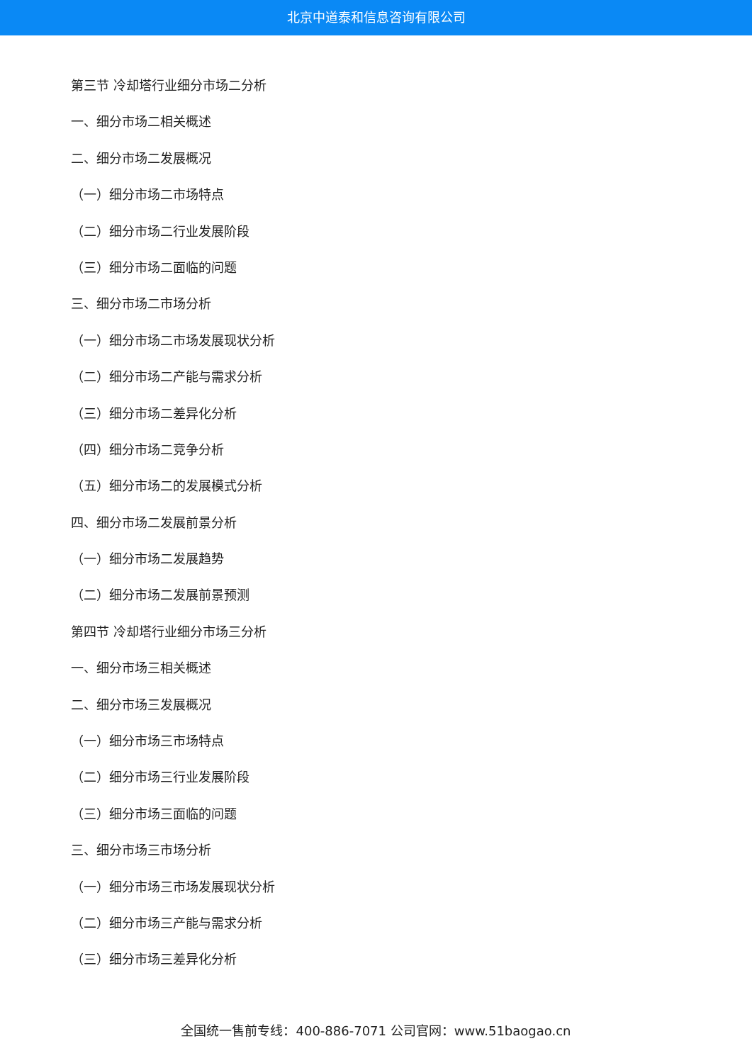北京中道泰和信息咨询有限公司
第三节 冷却塔行业细分市场二分析
一、细分市场二相关概述
二、细分市场二发展概况
（一）细分市场二市场特点
（二）细分市场二行业发展阶段
（三）细分市场二面临的问题
三、细分市场二市场分析
（一）细分市场二市场发展现状分析
（二）细分市场二产能与需求分析
（三）细分市场二差异化分析
（四）细分市场二竞争分析
（五）细分市场二的发展模式分析
四、细分市场二发展前景分析
（一）细分市场二发展趋势
（二）细分市场二发展前景预测
第四节 冷却塔行业细分市场三分析
一、细分市场三相关概述
二、细分市场三发展概况
（一）细分市场三市场特点
（二）细分市场三行业发展阶段
（三）细分市场三面临的问题
三、细分市场三市场分析
（一）细分市场三市场发展现状分析
（二）细分市场三产能与需求分析
（三）细分市场三差异化分析
全国统一售前专线：400-886-7071 公司官网：www.51baogao.cn